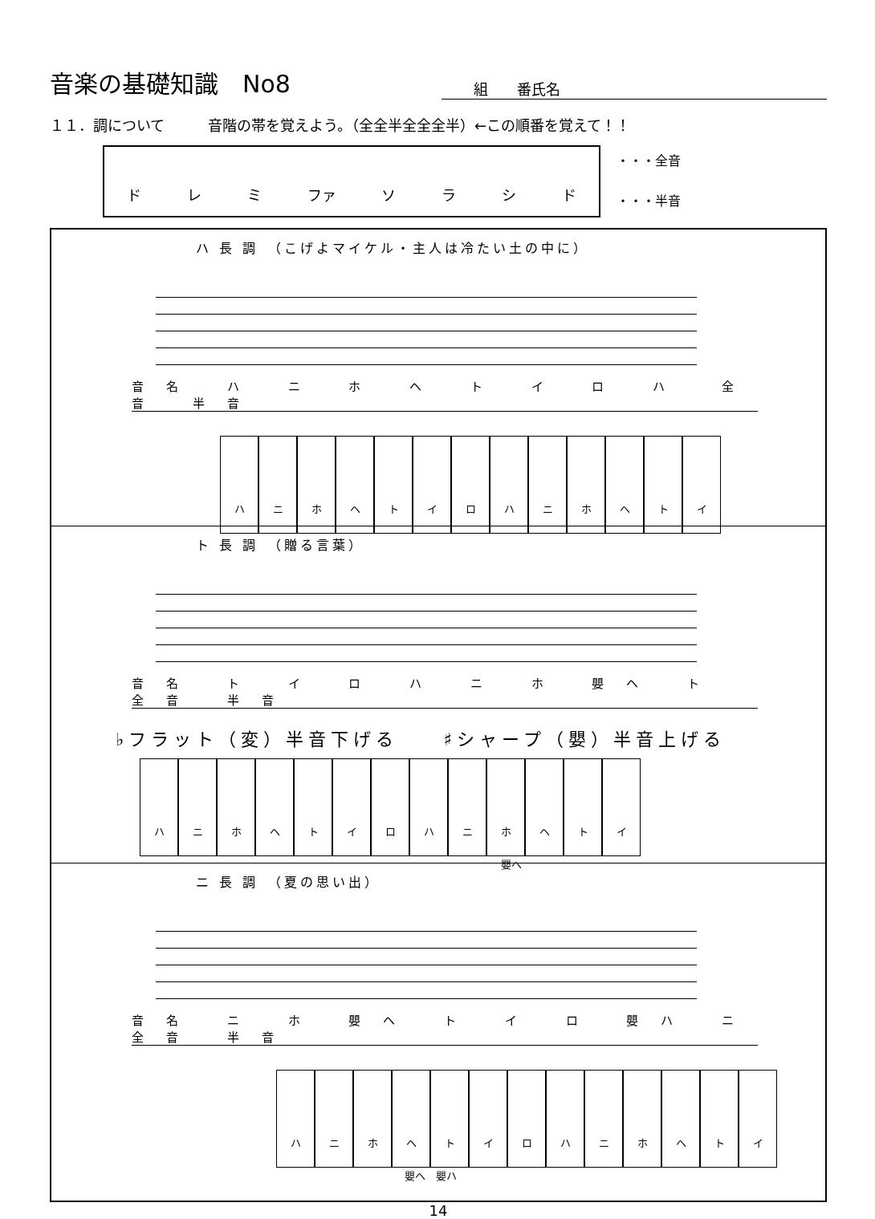音楽の基礎知識　No8
組　　番氏名
１１．調について　　　音階の帯を覚えよう。（全全半全全全半）←この順番を覚えて！！
ド レ ミ ファ ソラシド
・・・全音
・・・半音
ハ 長 調　（こげよマイケル・主人は冷たい土の中に）
音名 ハ ニ ホ ヘ ト イ ロ ハ　全音 半音
ハニホヘトイロハニホヘトイ
ト 長 調　（贈る言葉）
音名 ト イ ロ ハ ニ ホ 嬰ヘ ト　全音 半音
♭フラット（変）半音下げる　　♯シャープ（嬰）半音上げる
ハニホヘトイロハニホヘトイ
嬰ヘ
ニ 長 調　（夏の思い出）
音名 ニ ホ 嬰ヘ ト イ ロ 嬰ハ ニ　全音 半音
ハニホヘトイロハニホヘトイ
嬰ヘ　嬰ハ
14